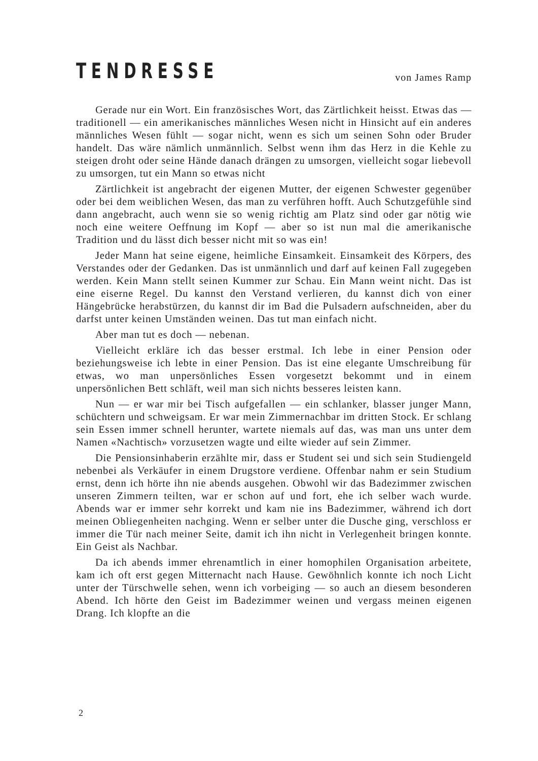TENDRESSE
von James Ramp
Gerade nur ein Wort. Ein französisches Wort, das Zärtlichkeit heisst. Etwas das — traditionell — ein amerikanisches männliches Wesen nicht in Hinsicht auf ein anderes männliches Wesen fühlt — sogar nicht, wenn es sich um seinen Sohn oder Bruder handelt. Das wäre nämlich unmännlich. Selbst wenn ihm das Herz in die Kehle zu steigen droht oder seine Hände danach drängen zu umsorgen, vielleicht sogar liebevoll zu umsorgen, tut ein Mann so etwas nicht
Zärtlichkeit ist angebracht der eigenen Mutter, der eigenen Schwester gegenüber oder bei dem weiblichen Wesen, das man zu verführen hofft. Auch Schutzgefühle sind dann angebracht, auch wenn sie so wenig richtig am Platz sind oder gar nötig wie noch eine weitere Oeffnung im Kopf — aber so ist nun mal die amerikanische Tradition und du lässt dich besser nicht mit so was ein!
Jeder Mann hat seine eigene, heimliche Einsamkeit. Einsamkeit des Körpers, des Verstandes oder der Gedanken. Das ist unmännlich und darf auf keinen Fall zugegeben werden. Kein Mann stellt seinen Kummer zur Schau. Ein Mann weint nicht. Das ist eine eiserne Regel. Du kannst den Verstand verlieren, du kannst dich von einer Hängebrücke herabstürzen, du kannst dir im Bad die Pulsadern aufschneiden, aber du darfst unter keinen Umständen weinen. Das tut man einfach nicht.
Aber man tut es doch — nebenan.
Vielleicht erkläre ich das besser erstmal. Ich lebe in einer Pension oder beziehungsweise ich lebte in einer Pension. Das ist eine elegante Umschreibung für etwas, wo man unpersönliches Essen vorgesetzt bekommt und in einem unpersönlichen Bett schläft, weil man sich nichts besseres leisten kann.
Nun — er war mir bei Tisch aufgefallen — ein schlanker, blasser junger Mann, schüchtern und schweigsam. Er war mein Zimmernachbar im dritten Stock. Er schlang sein Essen immer schnell herunter, wartete niemals auf das, was man uns unter dem Namen «Nachtisch» vorzusetzen wagte und eilte wieder auf sein Zimmer.
Die Pensionsinhaberin erzählte mir, dass er Student sei und sich sein Studiengeld nebenbei als Verkäufer in einem Drugstore verdiene. Offenbar nahm er sein Studium ernst, denn ich hörte ihn nie abends ausgehen. Obwohl wir das Badezimmer zwischen unseren Zimmern teilten, war er schon auf und fort, ehe ich selber wach wurde. Abends war er immer sehr korrekt und kam nie ins Badezimmer, während ich dort meinen Obliegenheiten nachging. Wenn er selber unter die Dusche ging, verschloss er immer die Tür nach meiner Seite, damit ich ihn nicht in Verlegenheit bringen konnte. Ein Geist als Nachbar.
Da ich abends immer ehrenamtlich in einer homophilen Organisation arbeitete, kam ich oft erst gegen Mitternacht nach Hause. Gewöhnlich konnte ich noch Licht unter der Türschwelle sehen, wenn ich vorbeiging — so auch an diesem besonderen Abend. Ich hörte den Geist im Badezimmer weinen und vergass meinen eigenen Drang. Ich klopfte an die
2